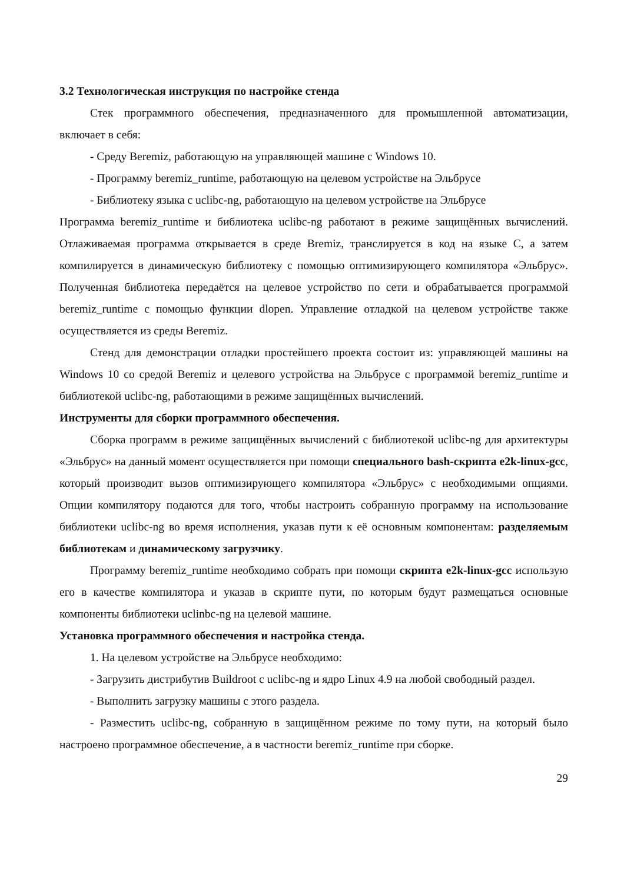3.2 Технологическая инструкция по настройке стенда
Стек программного обеспечения, предназначенного для промышленной автоматизации, включает в себя:
- Среду Beremiz, работающую на управляющей машине с Windows 10.
- Программу beremiz_runtime, работающую на целевом устройстве на Эльбрусе
- Библиотеку языка с uclibc-ng, работающую на целевом устройстве на Эльбрусе
Программа beremiz_runtime и библиотека uclibc-ng работают в режиме защищённых вычислений. Отлаживаемая программа открывается в среде Bremiz, транслируется в код на языке С, а затем компилируется в динамическую библиотеку с помощью оптимизирующего компилятора «Эльбрус». Полученная библиотека передаётся на целевое устройство по сети и обрабатывается программой beremiz_runtime с помощью функции dlopen. Управление отладкой на целевом устройстве также осуществляется из среды Beremiz.
Стенд для демонстрации отладки простейшего проекта состоит из: управляющей машины на Windows 10 со средой Beremiz и целевого устройства на Эльбрусе с программой beremiz_runtime и библиотекой uclibc-ng, работающими в режиме защищённых вычислений.
Инструменты для сборки программного обеспечения.
Сборка программ в режиме защищённых вычислений с библиотекой uclibc-ng для архитектуры «Эльбрус» на данный момент осуществляется при помощи специального bash-скрипта e2k-linux-gcc, который производит вызов оптимизирующего компилятора «Эльбрус» с необходимыми опциями. Опции компилятору подаются для того, чтобы настроить собранную программу на использование библиотеки uclibc-ng во время исполнения, указав пути к её основным компонентам: разделяемым библиотекам и динамическому загрузчику.
Программу beremiz_runtime необходимо собрать при помощи скрипта e2k-linux-gcc использую его в качестве компилятора и указав в скрипте пути, по которым будут размещаться основные компоненты библиотеки uclinbc-ng на целевой машине.
Установка программного обеспечения и настройка стенда.
1. На целевом устройстве на Эльбрусе необходимо:
- Загрузить дистрибутив Buildroot с uclibc-ng и ядро Linux 4.9 на любой свободный раздел.
- Выполнить загрузку машины с этого раздела.
- Разместить uclibc-ng, собранную в защищённом режиме по тому пути, на который было настроено программное обеспечение, а в частности beremiz_runtime при сборке.
29